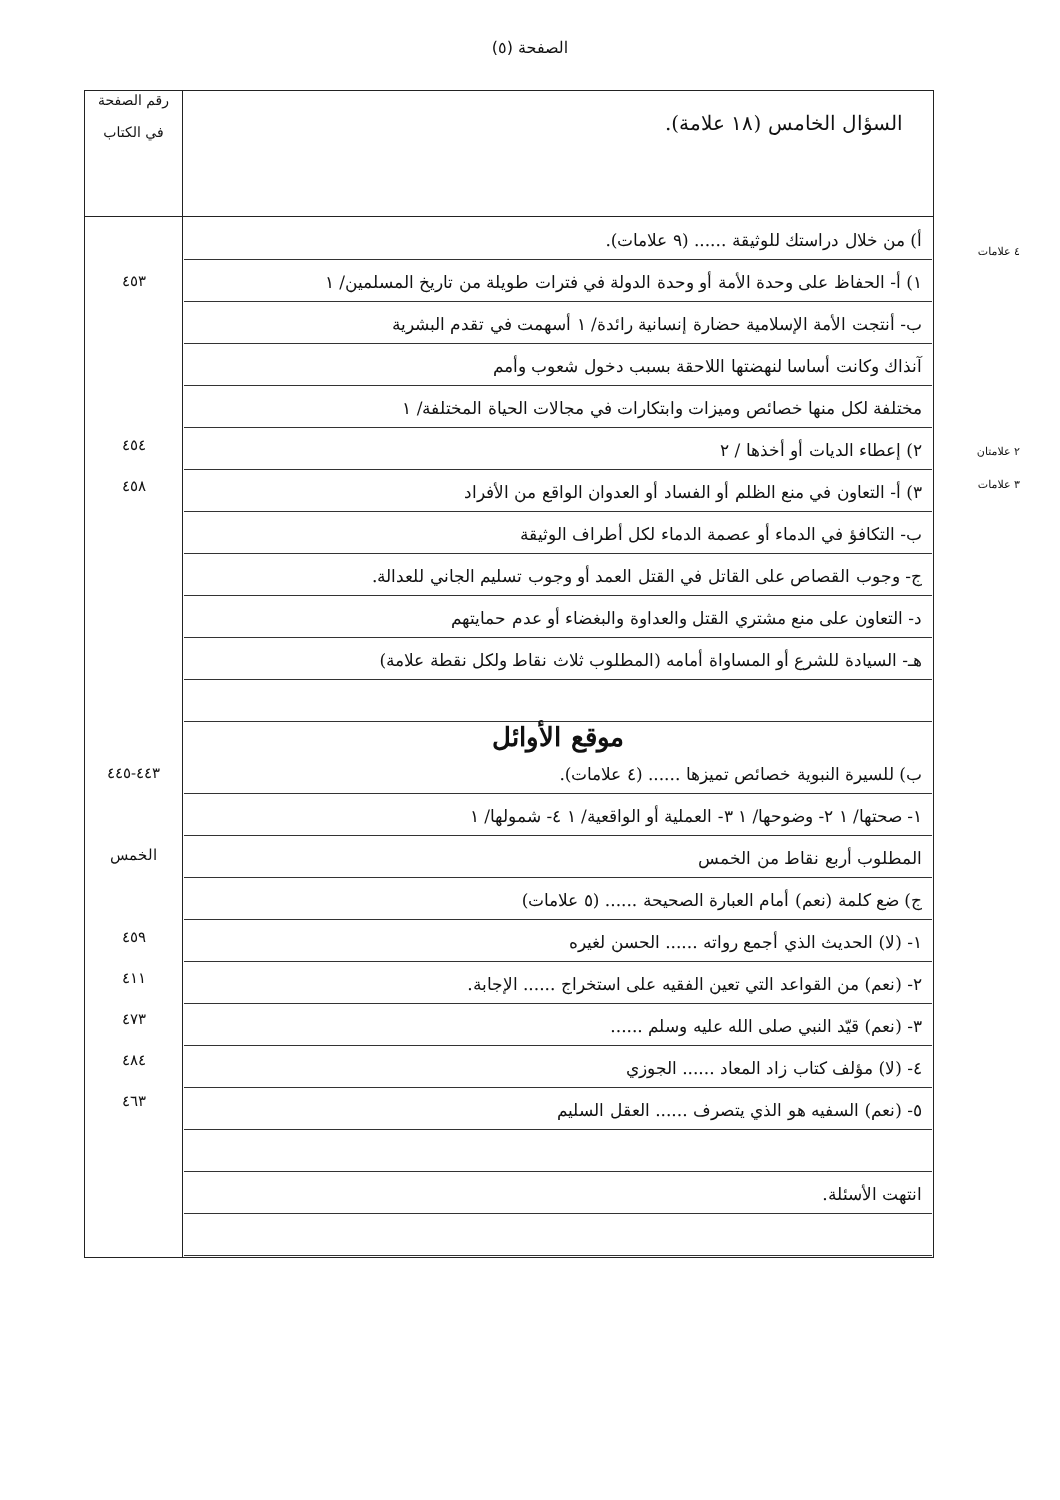الصفحة (٥)
| السؤال الخامس (١٨ علامة). | رقم الصفحة في الكتاب |
| أ) من خلال دراستك للوثيقة ...... (٩ علامات). ١) أ- الحفاظ على وحدة الأمة أو وحدة الدولة في فترات طويلة من تاريخ المسلمين/ ١ ب- أنتجت الأمة الإسلامية حضارة إنسانية رائدة/ ١ أسهمت في تقدم البشرية آنذاك وكانت أساسا لنهضتها اللاحقة بسبب دخول شعوب وأمم مختلفة لكل منها خصائص وميزات وابتكارات في مجالات الحياة المختلفة/ ١ ٢) إعطاء الديات أو أخذها / ٢ ٣) أ- التعاون في منع الظلم أو الفساد أو العدوان الواقع من الأفراد ب- التكافؤ في الدماء أو عصمة الدماء لكل أطراف الوثيقة ج- وجوب القصاص على القاتل في القتل العمد أو وجوب تسليم الجاني للعدالة. د- التعاون على منع مشتري القتل والعداوة والبغضاء أو عدم حمايتهم هـ- السيادة للشرع أو المساواة أمامه (المطلوب ثلاث نقاط ولكل نقطة علامة) موقع الأوائل ب) للسيرة النبوية خصائص تميزها ...... (٤ علامات). ١- صحتها/ ١ ٢- وضوحها/ ١ ٣- العملية أو الواقعية/ ١ ٤- شمولها/ ١ المطلوب أربع نقاط من الخمس ج) ضع كلمة (نعم) أمام العبارة الصحيحة ...... (٥ علامات) ١- (لا) الحديث الذي أجمع رواته ...... الحسن لغيره ٢- (نعم) من القواعد التي تعين الفقيه على استخراج ...... الإجابة. ٣- (نعم) قيّد النبي صلى الله عليه وسلم ...... ٤- (لا) مؤلف كتاب زاد المعاد ...... الجوزي ٥- (نعم) السفيه هو الذي يتصرف ...... العقل السليم انتهت الأسئلة. | ٤٥٣ ٤٥٤ ٤٥٨ ٤٤٣-٤٤٥ الخمس ٤٥٩ ٤١١ ٤٧٣ ٤٨٤ ٤٦٣ |
٤ علامات
٢ علامتان
٣ علامات